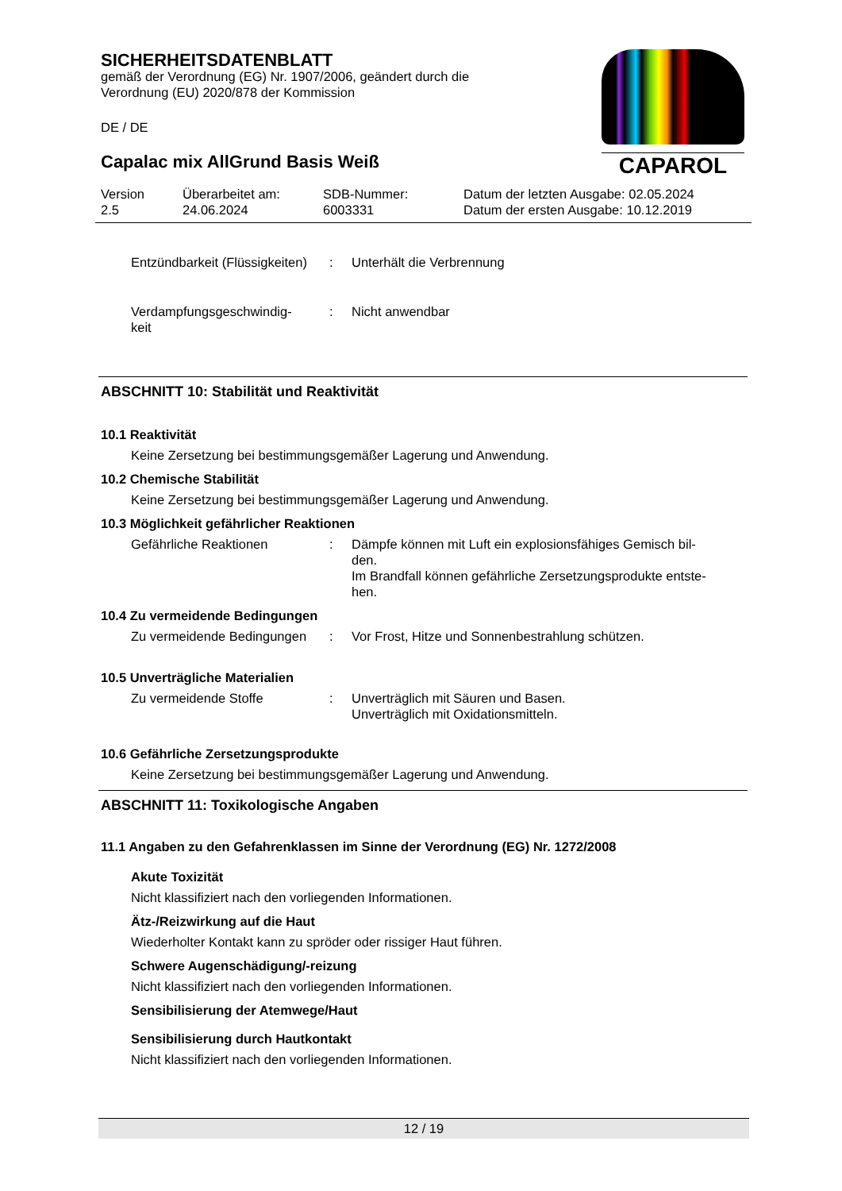SICHERHEITSDATENBLATT
gemäß der Verordnung (EG) Nr. 1907/2006, geändert durch die
Verordnung (EU) 2020/878 der Kommission
DE / DE
Capalac mix AllGrund Basis Weiß
Version
2.5
Überarbeitet am:
24.06.2024
SDB-Nummer:
6003331
Datum der letzten Ausgabe: 02.05.2024
Datum der ersten Ausgabe: 10.12.2019
CAPAROL
Entzündbarkeit (Flüssigkeiten)
: Unterhält die Verbrennung
Verdampfungsgeschwindig-
keit
: Nicht anwendbar
ABSCHNITT 10: Stabilität und Reaktivität
10.1 Reaktivität
Keine Zersetzung bei bestimmungsgemäßer Lagerung und Anwendung.
10.2 Chemische Stabilität
Keine Zersetzung bei bestimmungsgemäßer Lagerung und Anwendung.
10.3 Möglichkeit gefährlicher Reaktionen
Gefährliche Reaktionen : Dämpfe können mit Luft ein explosionsfähiges Gemisch bil-
den.
Im Brandfall können gefährliche Zersetzungsprodukte entste-
hen.
10.4 Zu vermeidende Bedingungen
Zu vermeidende Bedingungen
: Vor Frost, Hitze und Sonnenbestrahlung schützen.
10.5 Unverträgliche Materialien
Zu vermeidende Stoffe : Unverträglich mit Säuren und Basen.
Unverträglich mit Oxidationsmitteln.
10.6 Gefährliche Zersetzungsprodukte
Keine Zersetzung bei bestimmungsgemäßer Lagerung und Anwendung.
ABSCHNITT 11: Toxikologische Angaben
11.1 Angaben zu den Gefahrenklassen im Sinne der Verordnung (EG) Nr. 1272/2008
Akute Toxizität
Nicht klassifiziert nach den vorliegenden Informationen.
Ätz-/Reizwirkung auf die Haut
Wiederholter Kontakt kann zu spröder oder rissiger Haut führen.
Schwere Augenschädigung/-reizung
Nicht klassifiziert nach den vorliegenden Informationen.
Sensibilisierung der Atemwege/Haut
Sensibilisierung durch Hautkontakt
Nicht klassifiziert nach den vorliegenden Informationen.
12 / 19